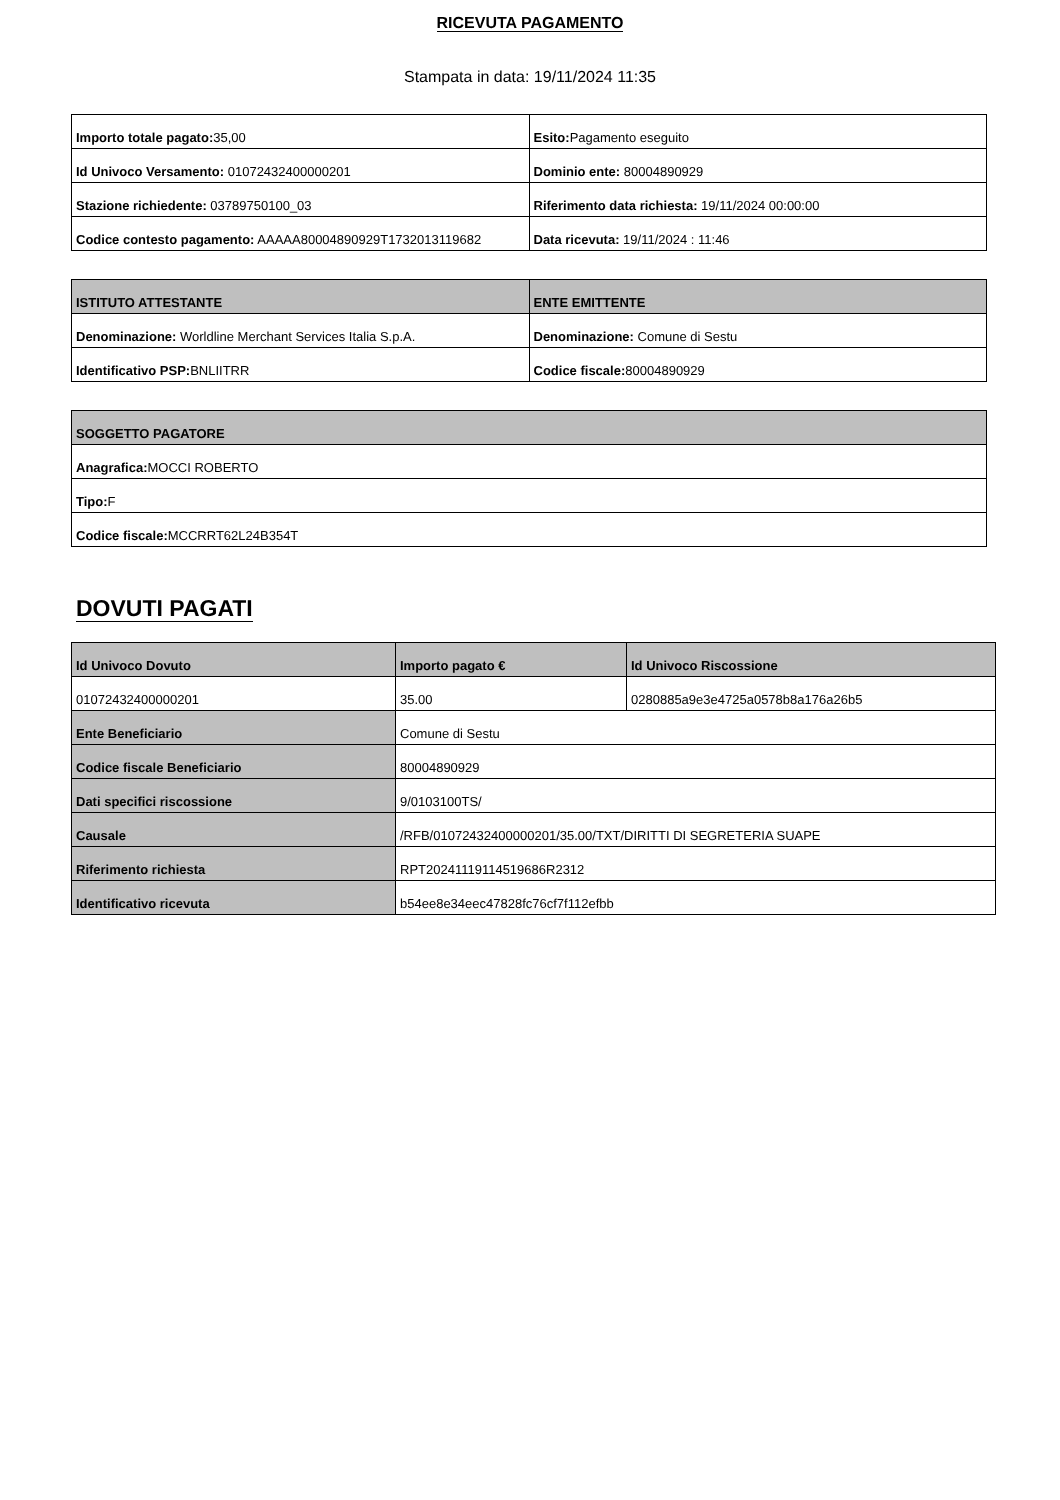RICEVUTA PAGAMENTO
Stampata in data: 19/11/2024 11:35
| Importo totale pagato: 35,00 | Esito: Pagamento eseguito |
| Id Univoco Versamento: 01072432400000201 | Dominio ente: 80004890929 |
| Stazione richiedente: 03789750100_03 | Riferimento data richiesta: 19/11/2024 00:00:00 |
| Codice contesto pagamento: AAAAA80004890929T1732013119682 | Data ricevuta: 19/11/2024 : 11:46 |
| ISTITUTO ATTESTANTE | ENTE EMITTENTE |
| --- | --- |
| Denominazione: Worldline Merchant Services Italia S.p.A. | Denominazione: Comune di Sestu |
| Identificativo PSP: BNLIITRR | Codice fiscale: 80004890929 |
| SOGGETTO PAGATORE |
| --- |
| Anagrafica: MOCCI ROBERTO |
| Tipo: F |
| Codice fiscale: MCCRRT62L24B354T |
DOVUTI PAGATI
| Id Univoco Dovuto | Importo pagato € | Id Univoco Riscossione |
| --- | --- | --- |
| 01072432400000201 | 35.00 | 0280885a9e3e4725a0578b8a176a26b5 |
| Ente Beneficiario | Comune di Sestu | |
| Codice fiscale Beneficiario | 80004890929 | |
| Dati specifici riscossione | 9/0103100TS/ | |
| Causale | /RFB/01072432400000201/35.00/TXT/DIRITTI DI SEGRETERIA SUAPE | |
| Riferimento richiesta | RPT20241119114519686R2312 | |
| Identificativo ricevuta | b54ee8e34eec47828fc76cf7f112efbb | |